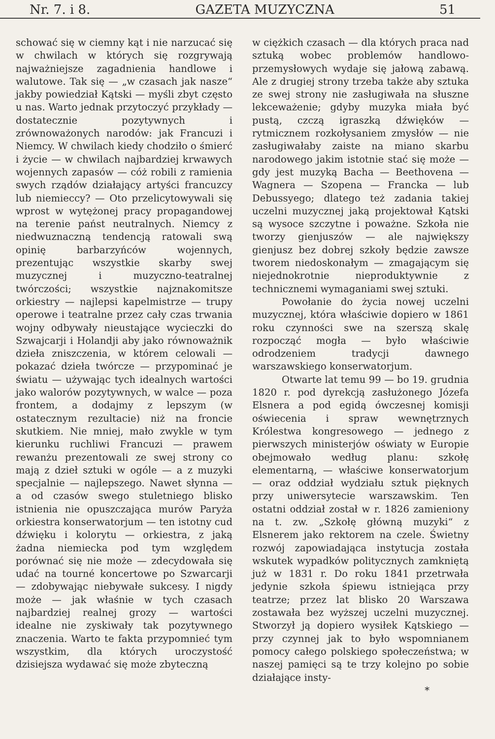Nr. 7. i 8. GAZETA MUZYCZNA 51
schować się w ciemny kąt i nie narzucać się w chwilach w których się rozgrywają najważniejsze zagadnienia handlowe i walutowe. Tak się — „w czasach jak nasze“ jakby powiedział Kątski — myśli zbyt często u nas. Warto jednak przytoczyć przykłady — dostatecznie pozytywnych i zrównoważonych narodów: jak Francuzi i Niemcy. W chwilach kiedy chodziło o śmierć i życie — w chwilach najbardziej krwawych wojennych zapasów — cóż robili z ramienia swych rządów działający artyści francuzcy lub niemieccy? — Oto przelicytowywali się wprost w wytężonej pracy propagandowej na terenie państ neutralnych. Niemcy z niedwuznaczną tendencją ratowali swą opinię barbarzyńców wojennych, prezentując wszystkie skarby swej muzycznej i muzyczno-teatralnej twórczości; wszystkie najznakomitsze orkiestry — najlepsi kapelmistrze — trupy operowe i teatralne przez cały czas trwania wojny odbywały nieustające wycieczki do Szwajcarji i Holandji aby jako równoważnik dzieła zniszczenia, w którem celowali — pokazać dzieła twórcze — przypominać je światu — używając tych idealnych wartości jako walorów pozytywnych, w walce — poza frontem, a dodajmy z lepszym (w ostatecznym rezultacie) niż na froncie skutkiem. Nie mniej, mało zwykle w tym kierunku ruchliwi Francuzi — prawem rewanżu prezentowali ze swej strony co mają z dzieł sztuki w ogóle — a z muzyki specjalnie — najlepszego. Nawet słynna — a od czasów swego stuletniego blisko istnienia nie opuszczająca murów Paryża orkiestra konserwatorjum — ten istotny cud dźwięku i kolorytu — orkiestra, z jaką żadna niemiecka pod tym względem porównać się nie może — zdecydowała się udać na tourné koncertowe po Szwarcarji — zdobywając niebywałe sukcesy. I nigdy może — jak właśnie w tych czasach najbardziej realnej grozy — wartości idealne nie zyskiwały tak pozytywnego znaczenia. Warto te fakta przypomnieć tym wszystkim, dla których uroczystość dzisiejsza wydawać się może zbyteczną
w ciężkich czasach — dla których praca nad sztuką wobec problemów handlowo-przemysłowych wydaje się jałową zabawą. Ale z drugiej strony trzeba także aby sztuka ze swej strony nie zasługiwała na słuszne lekceważenie; gdyby muzyka miała być pustą, czczą igraszką dźwięków — rytmicznem rozkołysaniem zmysłów — nie zasługiwałaby zaiste na miano skarbu narodowego jakim istotnie stać się może — gdy jest muzyką Bacha — Beethovena — Wagnera — Szopena — Francka — lub Debussyego; dlatego też zadania takiej uczelni muzycznej jaką projektował Kątski są wysoce szczytne i poważne. Szkoła nie tworzy gienjuszów — ale największy gienjusz bez dobrej szkoły będzie zawsze tworem niedoskonałym — zmagającym się niejednokrotnie nieproduktywnie z technicznemi wymaganiami swej sztuki.
Powołanie do życia nowej uczelni muzycznej, która właściwie dopiero w 1861 roku czynności swe na szerszą skalę rozpocząć mogła — było właściwie odrodzeniem tradycji dawnego warszawskiego konserwatorjum.
Otwarte lat temu 99 — bo 19. grudnia 1820 r. pod dyrekcją zasłużonego Józefa Elsnera a pod egidą ówczesnej komisji oświecenia i spraw wewnętrznych Królestwa kongresowego — jednego z pierwszych ministerjów oświaty w Europie obejmowało według planu: szkołę elementarną, — właściwe konserwatorjum — oraz oddział wydziału sztuk pięknych przy uniwersytecie warszawskim. Ten ostatni oddział został w r. 1826 zamieniony na t. zw. „Szkołę główną muzyki“ z Elsnerem jako rektorem na czele. Świetny rozwój zapowiadająca instytucja została wskutek wypadków politycznych zamkniętą już w 1831 r. Do roku 1841 przetrwała jedynie szkoła śpiewu istniejąca przy teatrze; przez lat blisko 20 Warszawa zostawała bez wyższej uczelni muzycznej. Stworzył ją dopiero wysiłek Kątskiego — przy czynnej jak to było wspomnianem pomocy całego polskiego społeczeństwa; w naszej pamięci są te trzy kolejno po sobie działające insty-
*